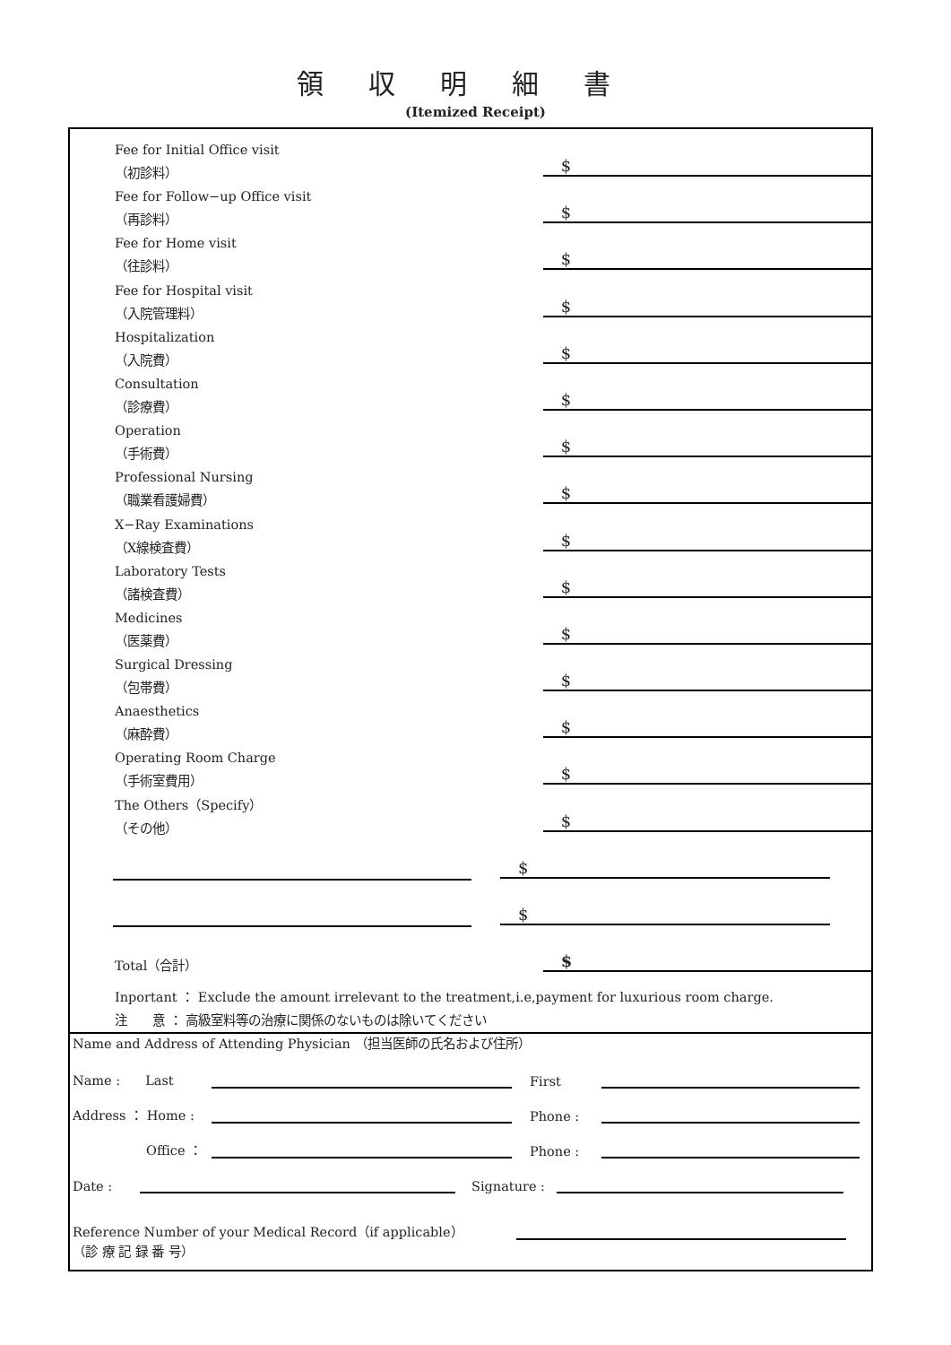領収明細書
(Itemized Receipt)
Fee for Initial Office visit
（初診料）
$
Fee for Follow−up Office visit
（再診料）
$
Fee for Home visit
（往診料）
$
Fee for Hospital visit
（入院管理料）
$
Hospitalization
（入院費）
$
Consultation
（診療費）
$
Operation
（手術費）
$
Professional Nursing
（職業看護婦費）
$
X−Ray Examinations
（X線検査費）
$
Laboratory Tests
（諸検査費）
$
Medicines
（医薬費）
$
Surgical Dressing
（包帯費）
$
Anaesthetics
（麻酔費）
$
Operating Room Charge
（手術室費用）
$
The Others（Specify）
（その他）
$
$
$
Total（合計）
$
Inportant ： Exclude the amount irrelevant to the treatment,i.e,payment for luxurious room charge.
注　　意 ： 高級室料等の治療に関係のないものは除いてください
Name and Address of Attending Physician （担当医師の氏名および住所）
Name :　　Last First
Address ： Home : Phone :
Office ： Phone :
Date : Signature :
Reference Number of your Medical Record（if applicable）
（診 療 記 録 番 号）